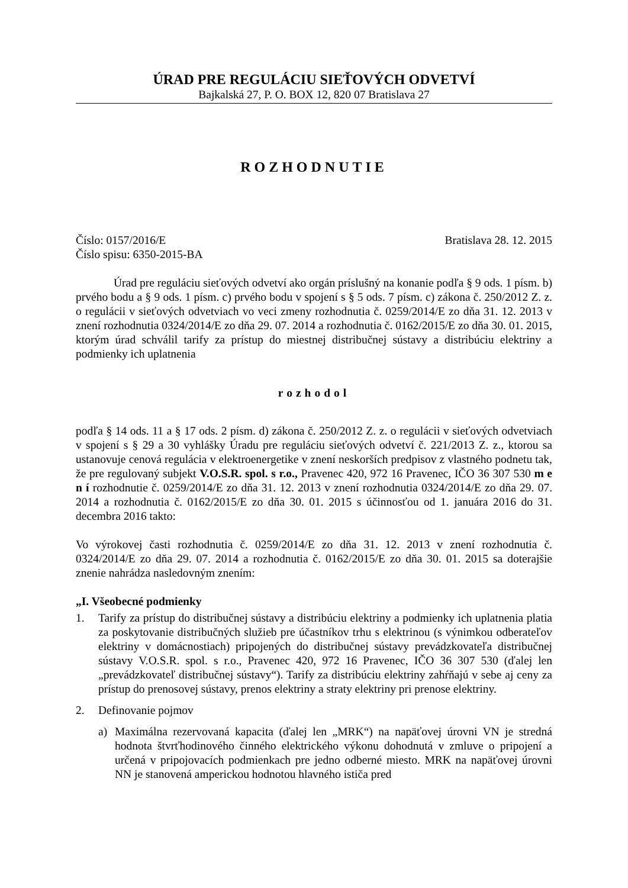ÚRAD PRE REGULÁCIU SIEŤOVÝCH ODVETVÍ
Bajkalská 27, P. O. BOX 12, 820 07 Bratislava 27
ROZHODNUTIE
Číslo: 0157/2016/E
Číslo spisu: 6350-2015-BA
Bratislava 28. 12. 2015
Úrad pre reguláciu sieťových odvetví ako orgán príslušný na konanie podľa § 9 ods. 1 písm. b) prvého bodu a § 9 ods. 1 písm. c) prvého bodu v spojení s § 5 ods. 7 písm. c) zákona č. 250/2012 Z. z. o regulácii v sieťových odvetviach vo veci zmeny rozhodnutia č. 0259/2014/E zo dňa 31. 12. 2013 v znení rozhodnutia 0324/2014/E zo dňa 29. 07. 2014 a rozhodnutia č. 0162/2015/E zo dňa 30. 01. 2015, ktorým úrad schválil tarify za prístup do miestnej distribučnej sústavy a distribúciu elektriny a podmienky ich uplatnenia
rozhodol
podľa § 14 ods. 11 a § 17 ods. 2 písm. d) zákona č. 250/2012 Z. z. o regulácii v sieťových odvetviach v spojení s § 29 a 30 vyhlášky Úradu pre reguláciu sieťových odvetví č. 221/2013 Z. z., ktorou sa ustanovuje cenová regulácia v elektroenergetike v znení neskorších predpisov z vlastného podnetu tak, že pre regulovaný subjekt V.O.S.R. spol. s r.o., Pravenec 420, 972 16 Pravenec, IČO 36 307 530 m e n í rozhodnutie č. 0259/2014/E zo dňa 31. 12. 2013 v znení rozhodnutia 0324/2014/E zo dňa 29. 07. 2014 a rozhodnutia č. 0162/2015/E zo dňa 30. 01. 2015 s účinnosťou od 1. januára 2016 do 31. decembra 2016 takto:
Vo výrokovej časti rozhodnutia č. 0259/2014/E zo dňa 31. 12. 2013 v znení rozhodnutia č. 0324/2014/E zo dňa 29. 07. 2014 a rozhodnutia č. 0162/2015/E zo dňa 30. 01. 2015 sa doterajšie znenie nahrádza nasledovným znením:
„I. Všeobecné podmienky
1. Tarify za prístup do distribučnej sústavy a distribúciu elektriny a podmienky ich uplatnenia platia za poskytovanie distribučných služieb pre účastníkov trhu s elektrinou (s výnimkou odberateľov elektriny v domácnostiach) pripojených do distribučnej sústavy prevádzkovateľa distribučnej sústavy V.O.S.R. spol. s r.o., Pravenec 420, 972 16 Pravenec, IČO 36 307 530 (ďalej len „prevádzkovateľ distribučnej sústavy“). Tarify za distribúciu elektriny zahŕňajú v sebe aj ceny za prístup do prenosovej sústavy, prenos elektriny a straty elektriny pri prenose elektriny.
2. Definovanie pojmov
a) Maximálna rezervovaná kapacita (ďalej len „MRK“) na napäťovej úrovni VN je stredná hodnota štvrťhodinového činného elektrického výkonu dohodnutá v zmluve o pripojení a určená v pripojovacích podmienkach pre jedno odberné miesto. MRK na napäťovej úrovni NN je stanovená amperickou hodnotou hlavného ističa pred